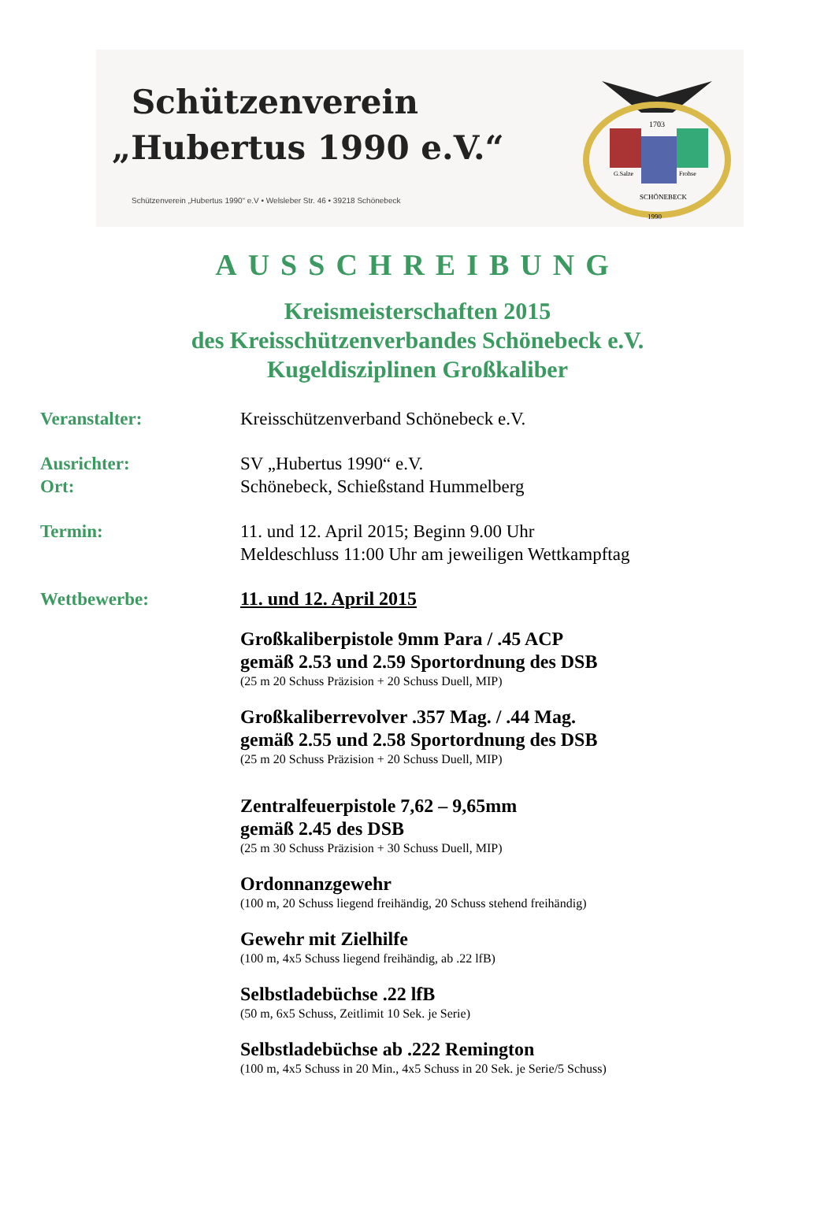Schützenverein
„Hubertus 1990 e.V.“
Schützenverein „Hubertus 1990“ e.V • Welsleber Str. 46 • 39218 Schönebeck
1703
G.Salze
Frohse
SCHÖNEBECK
1990
AUSSCHREIBUNG
Kreismeisterschaften 2015
des Kreisschützenverbandes Schönebeck e.V.
Kugeldisziplinen Großkaliber
Veranstalter: Kreisschützenverband Schönebeck e.V.
Ausrichter:
Ort:
SV „Hubertus 1990“ e.V.
Schönebeck, Schießstand Hummelberg
Termin: 11. und 12. April 2015; Beginn 9.00 Uhr
Meldeschluss 11:00 Uhr am jeweiligen Wettkampftag
Wettbewerbe: 11. und 12. April 2015
Großkaliberpistole 9mm Para / .45 ACP
gemäß 2.53 und 2.59 Sportordnung des DSB
(25 m 20 Schuss Präzision + 20 Schuss Duell, MIP)
Großkaliberrevolver .357 Mag. / .44 Mag.
gemäß 2.55 und 2.58 Sportordnung des DSB
(25 m 20 Schuss Präzision + 20 Schuss Duell, MIP)
Zentralfeuerpistole 7,62 – 9,65mm
gemäß 2.45 des DSB
(25 m 30 Schuss Präzision + 30 Schuss Duell, MIP)
Ordonnanzgewehr
(100 m, 20 Schuss liegend freihändig, 20 Schuss stehend freihändig)
Gewehr mit Zielhilfe
(100 m, 4x5 Schuss liegend freihändig, ab .22 lfB)
Selbstladebüchse .22 lfB
(50 m, 6x5 Schuss, Zeitlimit 10 Sek. je Serie)
Selbstladebüchse ab .222 Remington
(100 m, 4x5 Schuss in 20 Min., 4x5 Schuss in 20 Sek. je Serie/5 Schuss)